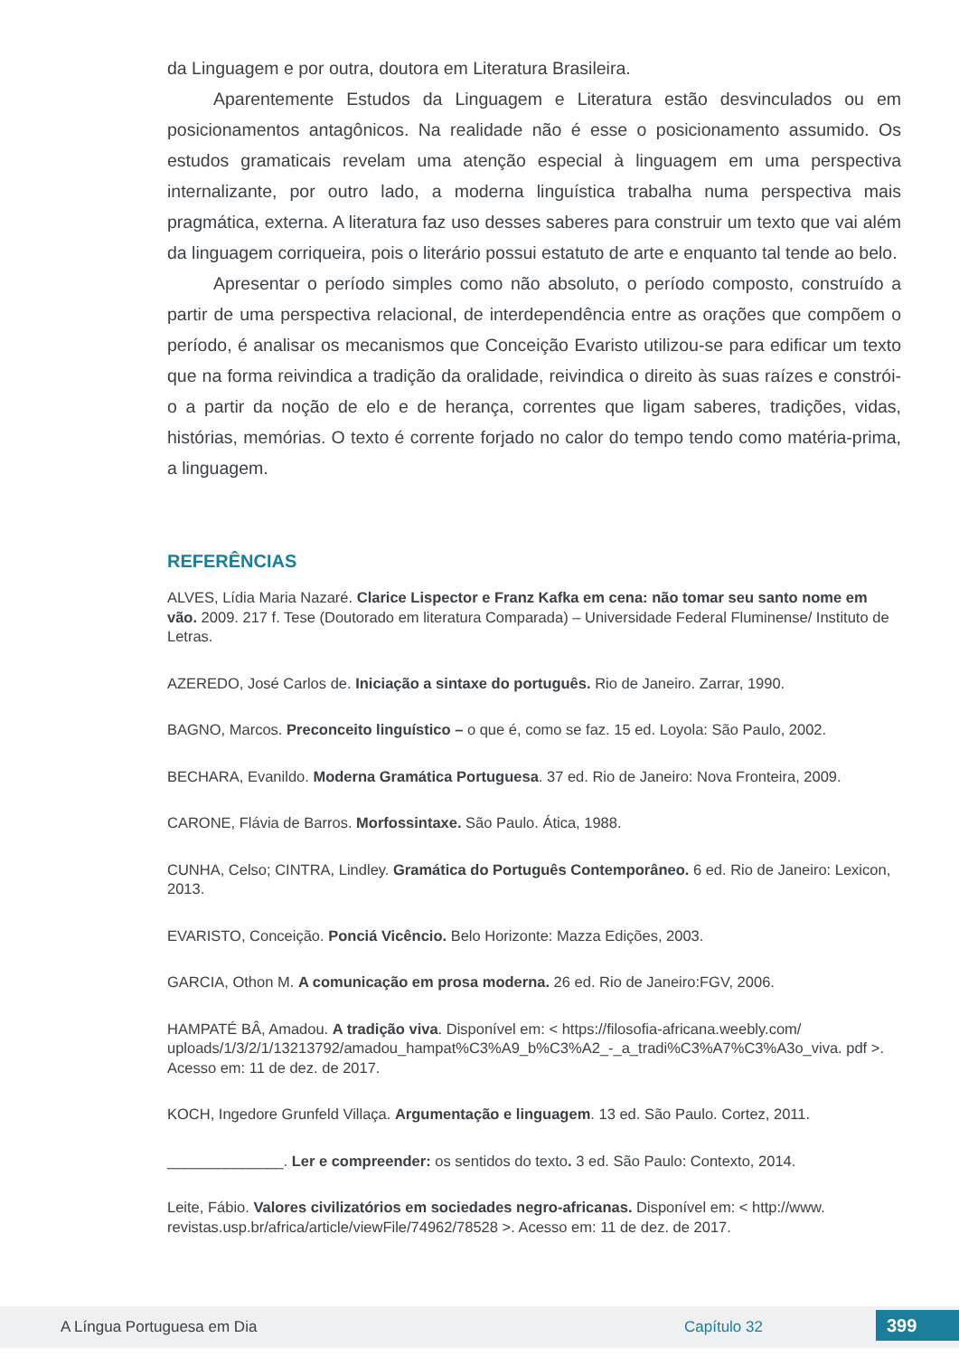da Linguagem e por outra, doutora em Literatura Brasileira.
Aparentemente Estudos da Linguagem e Literatura estão desvinculados ou em posicionamentos antagônicos. Na realidade não é esse o posicionamento assumido. Os estudos gramaticais revelam uma atenção especial à linguagem em uma perspectiva internalizante, por outro lado, a moderna linguística trabalha numa perspectiva mais pragmática, externa. A literatura faz uso desses saberes para construir um texto que vai além da linguagem corriqueira, pois o literário possui estatuto de arte e enquanto tal tende ao belo.
Apresentar o período simples como não absoluto, o período composto, construído a partir de uma perspectiva relacional, de interdependência entre as orações que compõem o período, é analisar os mecanismos que Conceição Evaristo utilizou-se para edificar um texto que na forma reivindica a tradição da oralidade, reivindica o direito às suas raízes e constrói-o a partir da noção de elo e de herança, correntes que ligam saberes, tradições, vidas, histórias, memórias. O texto é corrente forjado no calor do tempo tendo como matéria-prima, a linguagem.
REFERÊNCIAS
ALVES, Lídia Maria Nazaré. Clarice Lispector e Franz Kafka em cena: não tomar seu santo nome em vão. 2009. 217 f. Tese (Doutorado em literatura Comparada) – Universidade Federal Fluminense/ Instituto de Letras.
AZEREDO, José Carlos de. Iniciação a sintaxe do português. Rio de Janeiro. Zarrar, 1990.
BAGNO, Marcos. Preconceito linguístico – o que é, como se faz. 15 ed. Loyola: São Paulo, 2002.
BECHARA, Evanildo. Moderna Gramática Portuguesa. 37 ed. Rio de Janeiro: Nova Fronteira, 2009.
CARONE, Flávia de Barros. Morfossintaxe. São Paulo. Ática, 1988.
CUNHA, Celso; CINTRA, Lindley. Gramática do Português Contemporâneo. 6 ed. Rio de Janeiro: Lexicon, 2013.
EVARISTO, Conceição. Ponciá Vicêncio. Belo Horizonte: Mazza Edições, 2003.
GARCIA, Othon M. A comunicação em prosa moderna. 26 ed. Rio de Janeiro:FGV, 2006.
HAMPATÉ BÂ, Amadou. A tradição viva. Disponível em: < https://filosofia-africana.weebly.com/ uploads/1/3/2/1/13213792/amadou_hampat%C3%A9_b%C3%A2_-_a_tradi%C3%A7%C3%A3o_viva. pdf >. Acesso em: 11 de dez. de 2017.
KOCH, Ingedore Grunfeld Villaça. Argumentação e linguagem. 13 ed. São Paulo. Cortez, 2011.
______________. Ler e compreender: os sentidos do texto. 3 ed. São Paulo: Contexto, 2014.
Leite, Fábio. Valores civilizatórios em sociedades negro-africanas. Disponível em: < http://www. revistas.usp.br/africa/article/viewFile/74962/78528 >. Acesso em: 11 de dez. de 2017.
A Língua Portuguesa em Dia Capítulo 32 399